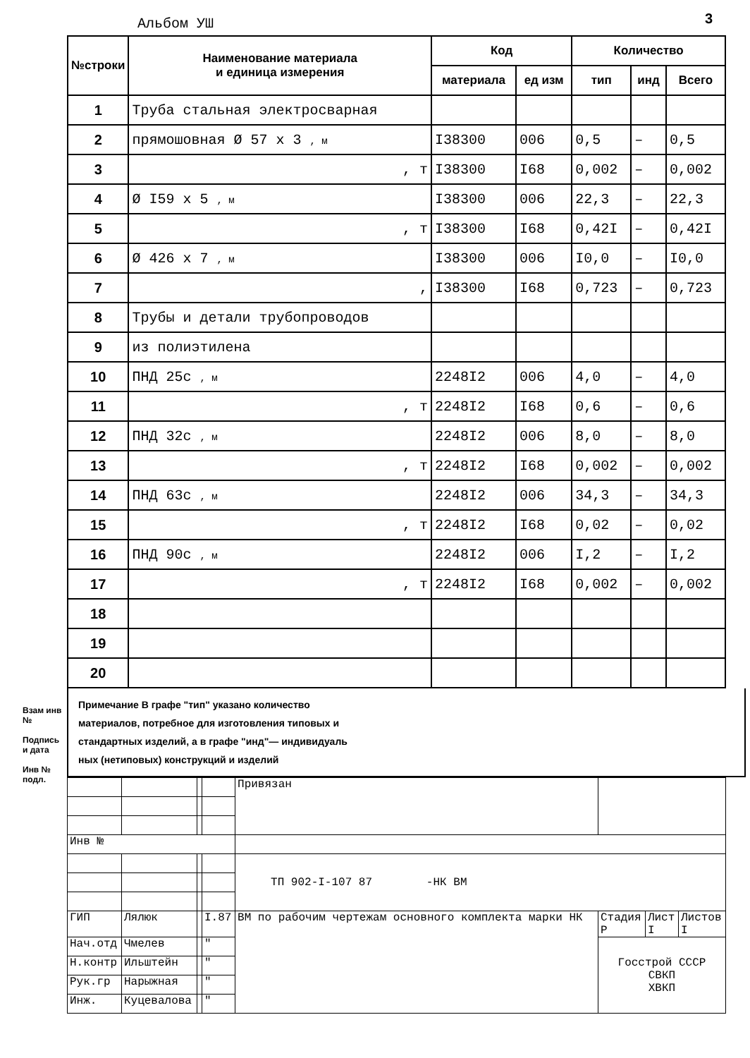Альбом УШ 3
| №строки | Наименование материала и единица измерения | Код | | Количество | | |
| --- | --- | --- | --- | --- | --- | --- |
| | | материала | ед изм | тип | инд | Всего |
| 1 | Труба стальная электросварная | | | | | |
| 2 | прямошовная Ø 57 х 3 , м | I38300 | 006 | 0,5 | – | 0,5 |
| 3 | , т | I38300 | I68 | 0,002 | – | 0,002 |
| 4 | Ø I59 х 5 , м | I38300 | 006 | 22,3 | – | 22,3 |
| 5 | , т | I38300 | I68 | 0,42I | – | 0,42I |
| 6 | Ø 426 х 7 , м | I38300 | 006 | I0,0 | – | I0,0 |
| 7 | , | I38300 | I68 | 0,723 | – | 0,723 |
| 8 | Трубы и детали трубопроводов | | | | | |
| 9 | из полиэтилена | | | | | |
| 10 | ПНД 25с , м | 2248I2 | 006 | 4,0 | – | 4,0 |
| 11 | , т | 2248I2 | I68 | 0,6 | – | 0,6 |
| 12 | ПНД 32с , м | 2248I2 | 006 | 8,0 | – | 8,0 |
| 13 | , т | 2248I2 | I68 | 0,002 | – | 0,002 |
| 14 | ПНД 63с , м | 2248I2 | 006 | 34,3 | – | 34,3 |
| 15 | , т | 2248I2 | I68 | 0,02 | – | 0,02 |
| 16 | ПНД 90с , м | 2248I2 | 006 | I,2 | – | I,2 |
| 17 | , т | 2248I2 | I68 | 0,002 | – | 0,002 |
| 18 | | | | | | |
| 19 | | | | | | |
| 20 | | | | | | |
Примечание В графе "тип" указано количество
материалов, потребное для изготовления типовых и
стандартных изделий, а в графе "инд"— индивидуаль
ных (нетиповых) конструкций и изделий
| | | | | Привязан | | | |
| Инв № | | | | | | | |
| | | | | ТП 902-I-107 87 -НК ВМ | | | |
| ГИП | Лялюк | | I.87 | ВМ по рабочим чертежам основного комплекта марки НК | Стадия Р | Лист I | Листов I |
| Нач.отд | Чмелев | | " | | Госстрой СССР СВКП ХВКП | | |
| Н.контр | Ильштейн | | " | | | | |
| Рук.гр | Нарыжная | | " | | | | |
| Инж. | Куцевалова | | " | | | | |
Взам инв №
Подпись и дата
Инв № подл.